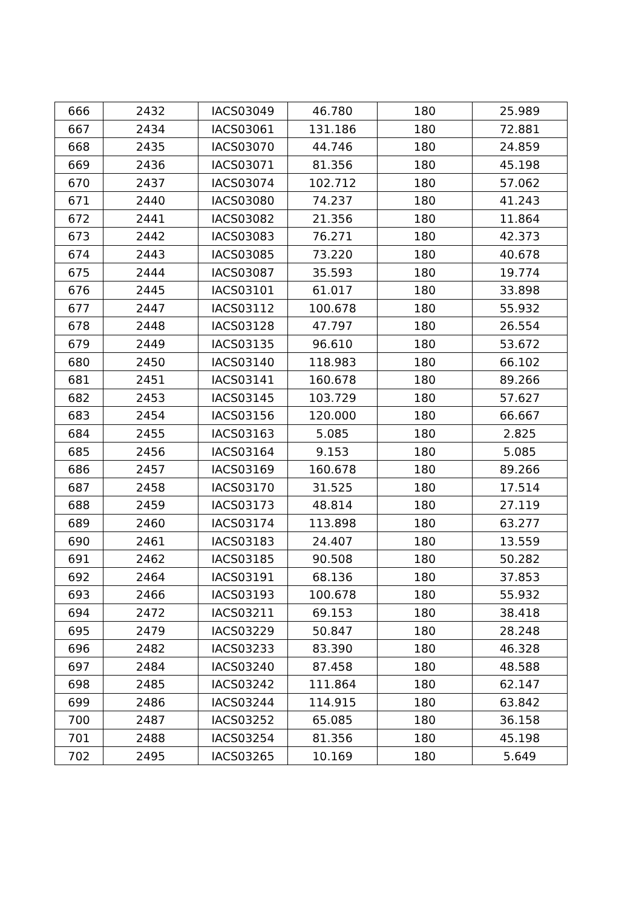| 666 | 2432 | IACS03049 | 46.780 | 180 | 25.989 |
| 667 | 2434 | IACS03061 | 131.186 | 180 | 72.881 |
| 668 | 2435 | IACS03070 | 44.746 | 180 | 24.859 |
| 669 | 2436 | IACS03071 | 81.356 | 180 | 45.198 |
| 670 | 2437 | IACS03074 | 102.712 | 180 | 57.062 |
| 671 | 2440 | IACS03080 | 74.237 | 180 | 41.243 |
| 672 | 2441 | IACS03082 | 21.356 | 180 | 11.864 |
| 673 | 2442 | IACS03083 | 76.271 | 180 | 42.373 |
| 674 | 2443 | IACS03085 | 73.220 | 180 | 40.678 |
| 675 | 2444 | IACS03087 | 35.593 | 180 | 19.774 |
| 676 | 2445 | IACS03101 | 61.017 | 180 | 33.898 |
| 677 | 2447 | IACS03112 | 100.678 | 180 | 55.932 |
| 678 | 2448 | IACS03128 | 47.797 | 180 | 26.554 |
| 679 | 2449 | IACS03135 | 96.610 | 180 | 53.672 |
| 680 | 2450 | IACS03140 | 118.983 | 180 | 66.102 |
| 681 | 2451 | IACS03141 | 160.678 | 180 | 89.266 |
| 682 | 2453 | IACS03145 | 103.729 | 180 | 57.627 |
| 683 | 2454 | IACS03156 | 120.000 | 180 | 66.667 |
| 684 | 2455 | IACS03163 | 5.085 | 180 | 2.825 |
| 685 | 2456 | IACS03164 | 9.153 | 180 | 5.085 |
| 686 | 2457 | IACS03169 | 160.678 | 180 | 89.266 |
| 687 | 2458 | IACS03170 | 31.525 | 180 | 17.514 |
| 688 | 2459 | IACS03173 | 48.814 | 180 | 27.119 |
| 689 | 2460 | IACS03174 | 113.898 | 180 | 63.277 |
| 690 | 2461 | IACS03183 | 24.407 | 180 | 13.559 |
| 691 | 2462 | IACS03185 | 90.508 | 180 | 50.282 |
| 692 | 2464 | IACS03191 | 68.136 | 180 | 37.853 |
| 693 | 2466 | IACS03193 | 100.678 | 180 | 55.932 |
| 694 | 2472 | IACS03211 | 69.153 | 180 | 38.418 |
| 695 | 2479 | IACS03229 | 50.847 | 180 | 28.248 |
| 696 | 2482 | IACS03233 | 83.390 | 180 | 46.328 |
| 697 | 2484 | IACS03240 | 87.458 | 180 | 48.588 |
| 698 | 2485 | IACS03242 | 111.864 | 180 | 62.147 |
| 699 | 2486 | IACS03244 | 114.915 | 180 | 63.842 |
| 700 | 2487 | IACS03252 | 65.085 | 180 | 36.158 |
| 701 | 2488 | IACS03254 | 81.356 | 180 | 45.198 |
| 702 | 2495 | IACS03265 | 10.169 | 180 | 5.649 |